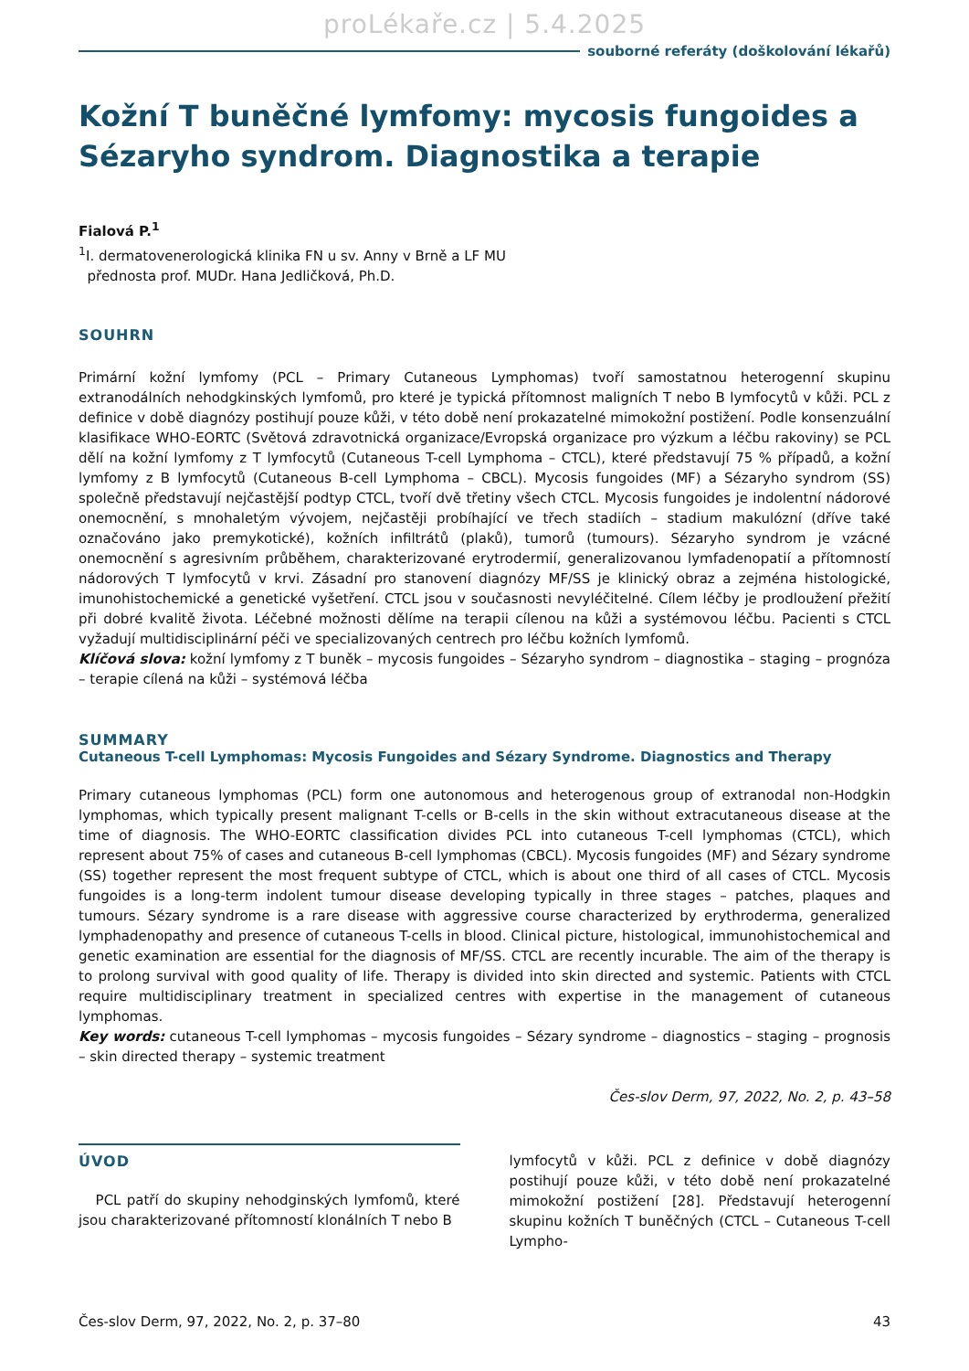proLékaře.cz | 5.4.2025
souborné referáty (doškolování lékařů)
Kožní T buněčné lymfomy: mycosis fungoides a Sézaryho syndrom. Diagnostika a terapie
Fialová P.<sup>1</sup>
<sup>1</sup> I. dermatovenerologická klinika FN u sv. Anny v Brně a LF MU
přednosta prof. MUDr. Hana Jedličková, Ph.D.
SOUHRN
Primární kožní lymfomy (PCL – Primary Cutaneous Lymphomas) tvoří samostatnou heterogenní skupinu extranodálních nehodgkinských lymfomů, pro které je typická přítomnost maligních T nebo B lymfocytů v kůži. PCL z definice v době diagnózy postihují pouze kůži, v této době není prokazatelné mimokožní postižení. Podle konsenzuální klasifikace WHO-EORTC (Světová zdravotnická organizace/Evropská organizace pro výzkum a léčbu rakoviny) se PCL dělí na kožní lymfomy z T lymfocytů (Cutaneous T-cell Lymphoma – CTCL), které představují 75 % případů, a kožní lymfomy z B lymfocytů (Cutaneous B-cell Lymphoma – CBCL). Mycosis fungoides (MF) a Sézaryho syndrom (SS) společně představují nejčastější podtyp CTCL, tvoří dvě třetiny všech CTCL. Mycosis fungoides je indolentní nádorové onemocnění, s mnohaletým vývojem, nejčastěji probíhající ve třech stadiích – stadium makulózní (dříve také označováno jako premykotické), kožních infiltrátů (plaků), tumorů (tumours). Sézaryho syndrom je vzácné onemocnění s agresivním průběhem, charakterizované erytrodermií, generalizovanou lymfadenopatií a přítomností nádorových T lymfocytů v krvi. Zásadní pro stanovení diagnózy MF/SS je klinický obraz a zejména histologické, imunohistochemické a genetické vyšetření. CTCL jsou v současnosti nevyléčitelné. Cílem léčby je prodloužení přežití při dobré kvalitě života. Léčebné možnosti dělíme na terapii cílenou na kůži a systémovou léčbu. Pacienti s CTCL vyžadují multidisciplinární péči ve specializovaných centrech pro léčbu kožních lymfomů.
Klíčová slova: kožní lymfomy z T buněk – mycosis fungoides – Sézaryho syndrom – diagnostika – staging – prognóza – terapie cílená na kůži – systémová léčba
SUMMARY
Cutaneous T-cell Lymphomas: Mycosis Fungoides and Sézary Syndrome. Diagnostics and Therapy
Primary cutaneous lymphomas (PCL) form one autonomous and heterogenous group of extranodal non-Hodgkin lymphomas, which typically present malignant T-cells or B-cells in the skin without extracutaneous disease at the time of diagnosis. The WHO-EORTC classification divides PCL into cutaneous T-cell lymphomas (CTCL), which represent about 75% of cases and cutaneous B-cell lymphomas (CBCL). Mycosis fungoides (MF) and Sézary syndrome (SS) together represent the most frequent subtype of CTCL, which is about one third of all cases of CTCL. Mycosis fungoides is a long-term indolent tumour disease developing typically in three stages – patches, plaques and tumours. Sézary syndrome is a rare disease with aggressive course characterized by erythroderma, generalized lymphadenopathy and presence of cutaneous T-cells in blood. Clinical picture, histological, immunohistochemical and genetic examination are essential for the diagnosis of MF/SS. CTCL are recently incurable. The aim of the therapy is to prolong survival with good quality of life. Therapy is divided into skin directed and systemic. Patients with CTCL require multidisciplinary treatment in specialized centres with expertise in the management of cutaneous lymphomas.
Key words: cutaneous T-cell lymphomas – mycosis fungoides – Sézary syndrome – diagnostics – staging – prognosis – skin directed therapy – systemic treatment
Čes-slov Derm, 97, 2022, No. 2, p. 43–58
ÚVOD
PCL patří do skupiny nehodginských lymfomů, které jsou charakterizované přítomností klonálních T nebo B
lymfocytů v kůži. PCL z definice v době diagnózy postihují pouze kůži, v této době není prokazatelné mimokožní postižení [28]. Představují heterogenní skupinu kožních T buněčných (CTCL – Cutaneous T-cell Lympho-
Čes-slov Derm, 97, 2022, No. 2, p. 37–80 43